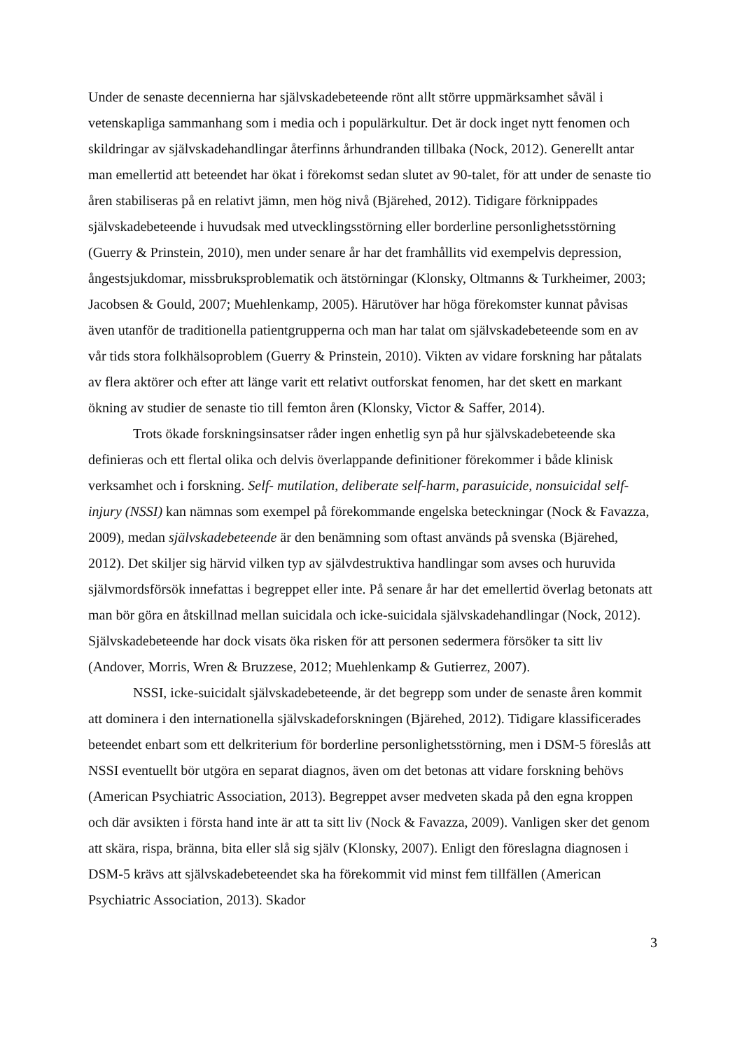Under de senaste decennierna har självskadebeteende rönt allt större uppmärksamhet såväl i vetenskapliga sammanhang som i media och i populärkultur. Det är dock inget nytt fenomen och skildringar av självskadehandlingar återfinns århundranden tillbaka (Nock, 2012). Generellt antar man emellertid att beteendet har ökat i förekomst sedan slutet av 90-talet, för att under de senaste tio åren stabiliseras på en relativt jämn, men hög nivå (Bjärehed, 2012). Tidigare förknippades självskadebeteende i huvudsak med utvecklingsstörning eller borderline personlighetsstörning (Guerry & Prinstein, 2010), men under senare år har det framhållits vid exempelvis depression, ångestsjukdomar, missbruksproblematik och ätstörningar (Klonsky, Oltmanns & Turkheimer, 2003; Jacobsen & Gould, 2007; Muehlenkamp, 2005). Härutöver har höga förekomster kunnat påvisas även utanför de traditionella patientgrupperna och man har talat om självskadebeteende som en av vår tids stora folkhälsoproblem (Guerry & Prinstein, 2010). Vikten av vidare forskning har påtalats av flera aktörer och efter att länge varit ett relativt outforskat fenomen, har det skett en markant ökning av studier de senaste tio till femton åren (Klonsky, Victor & Saffer, 2014).
Trots ökade forskningsinsatser råder ingen enhetlig syn på hur självskadebeteende ska definieras och ett flertal olika och delvis överlappande definitioner förekommer i både klinisk verksamhet och i forskning. Self- mutilation, deliberate self-harm, parasuicide, nonsuicidal self-injury (NSSI) kan nämnas som exempel på förekommande engelska beteckningar (Nock & Favazza, 2009), medan självskadebeteende är den benämning som oftast används på svenska (Bjärehed, 2012). Det skiljer sig härvid vilken typ av självdestruktiva handlingar som avses och huruvida självmordsförsök innefattas i begreppet eller inte. På senare år har det emellertid överlag betonats att man bör göra en åtskillnad mellan suicidala och icke-suicidala självskadehandlingar (Nock, 2012). Självskadebeteende har dock visats öka risken för att personen sedermera försöker ta sitt liv (Andover, Morris, Wren & Bruzzese, 2012; Muehlenkamp & Gutierrez, 2007).
NSSI, icke-suicidalt självskadebeteende, är det begrepp som under de senaste åren kommit att dominera i den internationella självskadeforskningen (Bjärehed, 2012). Tidigare klassificerades beteendet enbart som ett delkriterium för borderline personlighetsstörning, men i DSM-5 föreslås att NSSI eventuellt bör utgöra en separat diagnos, även om det betonas att vidare forskning behövs (American Psychiatric Association, 2013). Begreppet avser medveten skada på den egna kroppen och där avsikten i första hand inte är att ta sitt liv (Nock & Favazza, 2009). Vanligen sker det genom att skära, rispa, bränna, bita eller slå sig själv (Klonsky, 2007). Enligt den föreslagna diagnosen i DSM-5 krävs att självskadebeteendet ska ha förekommit vid minst fem tillfällen (American Psychiatric Association, 2013). Skador
3